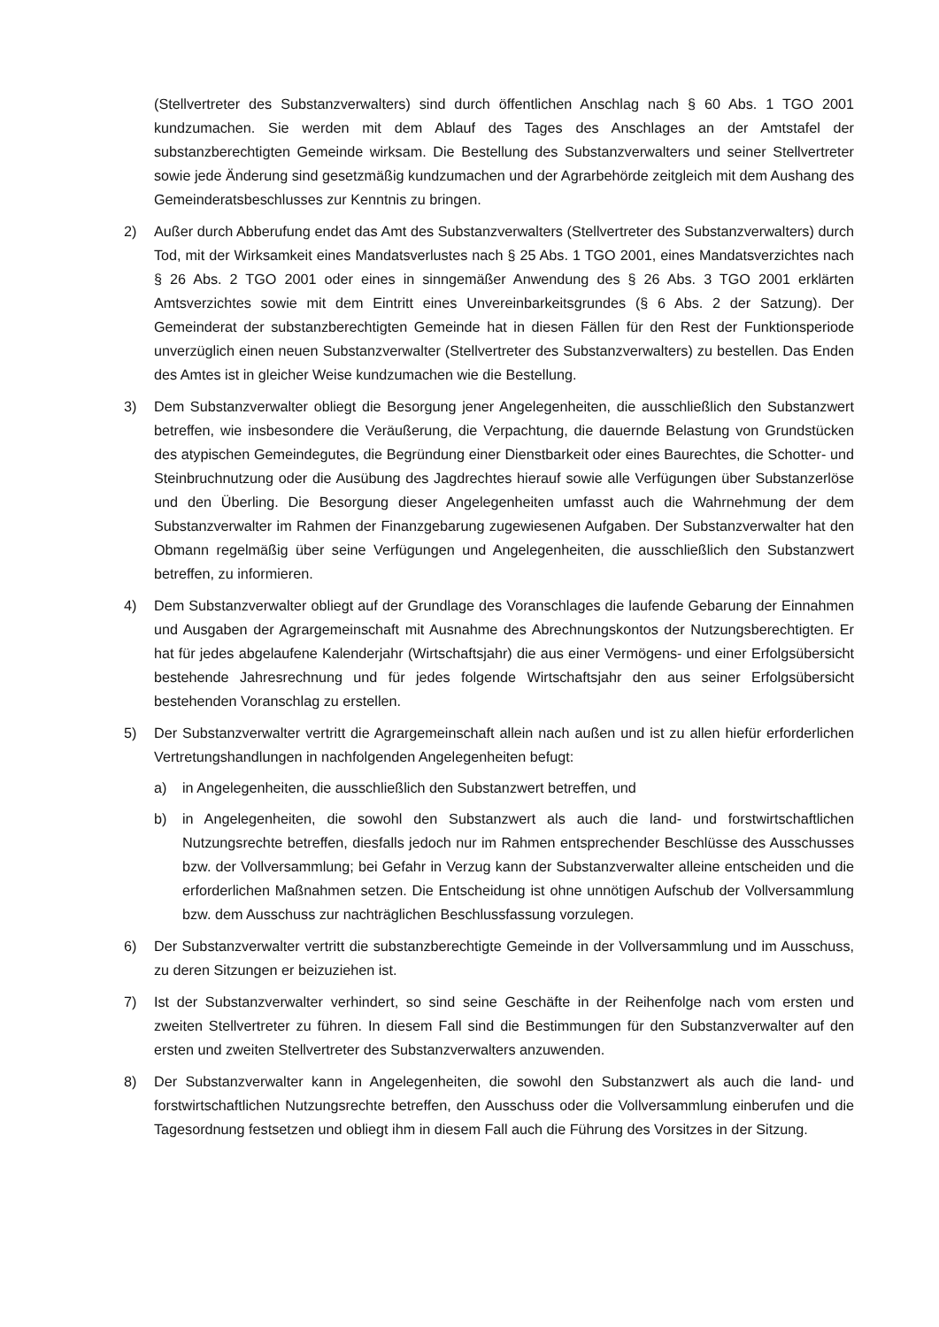(Stellvertreter des Substanzverwalters) sind durch öffentlichen Anschlag nach § 60 Abs. 1 TGO 2001 kundzumachen. Sie werden mit dem Ablauf des Tages des Anschlages an der Amtstafel der substanzberechtigten Gemeinde wirksam. Die Bestellung des Substanzverwalters und seiner Stellvertreter sowie jede Änderung sind gesetzmäßig kundzumachen und der Agrarbehörde zeitgleich mit dem Aushang des Gemeinderatsbeschlusses zur Kenntnis zu bringen.
2) Außer durch Abberufung endet das Amt des Substanzverwalters (Stellvertreter des Substanzverwalters) durch Tod, mit der Wirksamkeit eines Mandatsverlustes nach § 25 Abs. 1 TGO 2001, eines Mandatsverzichtes nach § 26 Abs. 2 TGO 2001 oder eines in sinngemäßer Anwendung des § 26 Abs. 3 TGO 2001 erklärten Amtsverzichtes sowie mit dem Eintritt eines Unvereinbarkeitsgrundes (§ 6 Abs. 2 der Satzung). Der Gemeinderat der substanzberechtigten Gemeinde hat in diesen Fällen für den Rest der Funktionsperiode unverzüglich einen neuen Substanzverwalter (Stellvertreter des Substanzverwalters) zu bestellen. Das Enden des Amtes ist in gleicher Weise kundzumachen wie die Bestellung.
3) Dem Substanzverwalter obliegt die Besorgung jener Angelegenheiten, die ausschließlich den Substanzwert betreffen, wie insbesondere die Veräußerung, die Verpachtung, die dauernde Belastung von Grundstücken des atypischen Gemeindegutes, die Begründung einer Dienstbarkeit oder eines Baurechtes, die Schotter- und Steinbruchnutzung oder die Ausübung des Jagdrechtes hierauf sowie alle Verfügungen über Substanzerlöse und den Überling. Die Besorgung dieser Angelegenheiten umfasst auch die Wahrnehmung der dem Substanzverwalter im Rahmen der Finanzgebarung zugewiesenen Aufgaben. Der Substanzverwalter hat den Obmann regelmäßig über seine Verfügungen und Angelegenheiten, die ausschließlich den Substanzwert betreffen, zu informieren.
4) Dem Substanzverwalter obliegt auf der Grundlage des Voranschlages die laufende Gebarung der Einnahmen und Ausgaben der Agrargemeinschaft mit Ausnahme des Abrechnungskontos der Nutzungsberechtigten. Er hat für jedes abgelaufene Kalenderjahr (Wirtschaftsjahr) die aus einer Vermögens- und einer Erfolgsübersicht bestehende Jahresrechnung und für jedes folgende Wirtschaftsjahr den aus seiner Erfolgsübersicht bestehenden Voranschlag zu erstellen.
5) Der Substanzverwalter vertritt die Agrargemeinschaft allein nach außen und ist zu allen hiefür erforderlichen Vertretungshandlungen in nachfolgenden Angelegenheiten befugt:
a) in Angelegenheiten, die ausschließlich den Substanzwert betreffen, und
b) in Angelegenheiten, die sowohl den Substanzwert als auch die land- und forstwirtschaftlichen Nutzungsrechte betreffen, diesfalls jedoch nur im Rahmen entsprechender Beschlüsse des Ausschusses bzw. der Vollversammlung; bei Gefahr in Verzug kann der Substanzverwalter alleine entscheiden und die erforderlichen Maßnahmen setzen. Die Entscheidung ist ohne unnötigen Aufschub der Vollversammlung bzw. dem Ausschuss zur nachträglichen Beschlussfassung vorzulegen.
6) Der Substanzverwalter vertritt die substanzberechtigte Gemeinde in der Vollversammlung und im Ausschuss, zu deren Sitzungen er beizuziehen ist.
7) Ist der Substanzverwalter verhindert, so sind seine Geschäfte in der Reihenfolge nach vom ersten und zweiten Stellvertreter zu führen. In diesem Fall sind die Bestimmungen für den Substanzverwalter auf den ersten und zweiten Stellvertreter des Substanzverwalters anzuwenden.
8) Der Substanzverwalter kann in Angelegenheiten, die sowohl den Substanzwert als auch die land- und forstwirtschaftlichen Nutzungsrechte betreffen, den Ausschuss oder die Vollversammlung einberufen und die Tagesordnung festsetzen und obliegt ihm in diesem Fall auch die Führung des Vorsitzes in der Sitzung.